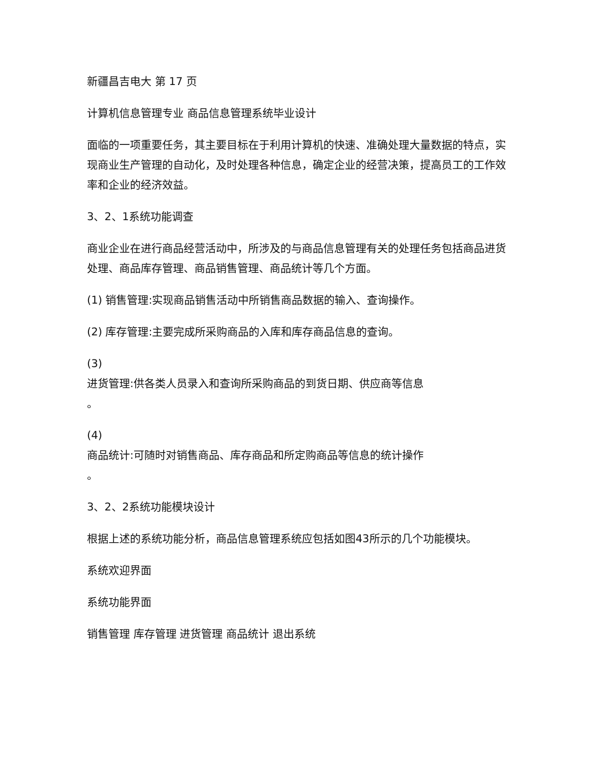新疆昌吉电大 第 17 页
计算机信息管理专业 商品信息管理系统毕业设计
面临的一项重要任务，其主要目标在于利用计算机的快速、准确处理大量数据的特点，实现商业生产管理的自动化，及时处理各种信息，确定企业的经营决策，提高员工的工作效率和企业的经济效益。
3、2、1系统功能调查
商业企业在进行商品经营活动中，所涉及的与商品信息管理有关的处理任务包括商品进货处理、商品库存管理、商品销售管理、商品统计等几个方面。
(1) 销售管理:实现商品销售活动中所销售商品数据的输入、查询操作。
(2) 库存管理:主要完成所采购商品的入库和库存商品信息的查询。
(3)
进货管理:供各类人员录入和查询所采购商品的到货日期、供应商等信息
。
(4)
商品统计:可随时对销售商品、库存商品和所定购商品等信息的统计操作
。
3、2、2系统功能模块设计
根据上述的系统功能分析，商品信息管理系统应包括如图43所示的几个功能模块。
系统欢迎界面
系统功能界面
销售管理 库存管理 进货管理 商品统计 退出系统